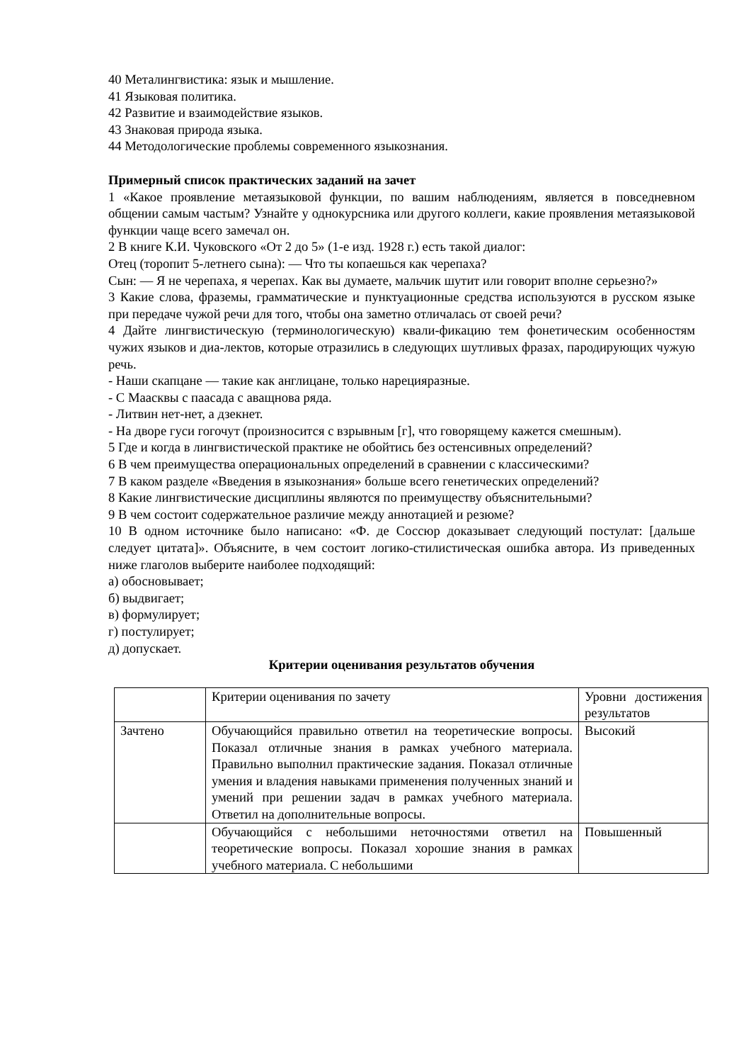40 Металингвистика: язык и мышление.
41 Языковая политика.
42 Развитие и взаимодействие языков.
43 Знаковая природа языка.
44 Методологические проблемы современного языкознания.
Примерный список практических заданий на зачет
1 «Какое проявление метаязыковой функции, по вашим наблюдениям, является в повседневном общении самым частым? Узнайте у однокурсника или другого коллеги, какие проявления метаязыковой функции чаще всего замечал он.
2 В книге К.И. Чуковского «От 2 до 5» (1-е изд. 1928 г.) есть такой диалог:
Отец (торопит 5-летнего сына): — Что ты копаешься как черепаха?
Сын: — Я не черепаха, я черепах. Как вы думаете, мальчик шутит или говорит вполне серьезно?»
3 Какие слова, фраземы, грамматические и пунктуационные средства используются в русском языке при передаче чужой речи для того, чтобы она заметно отличалась от своей речи?
4 Дайте лингвистическую (терминологическую) квали-фикацию тем фонетическим особенностям чужих языков и диа-лектов, которые отразились в следующих шутливых фразах, пародирующих чужую речь.
- Наши скапцане — такие как англицане, только нарецияразные.
- С Маасквы с паасада с аващнова ряда.
- Литвин нет-нет, а дзекнет.
- На дворе гуси гогочут (произносится с взрывным [г], что говорящему кажется смешным).
5 Где и когда в лингвистической практике не обойтись без остенсивных определений?
6 В чем преимущества операциональных определений в сравнении с классическими?
7 В каком разделе «Введения в языкознания» больше всего генетических определений?
8 Какие лингвистические дисциплины являются по преимуществу объяснительными?
9 В чем состоит содержательное различие между аннотацией и резюме?
10 В одном источнике было написано: «Ф. де Соссюр доказывает следующий постулат: [дальше следует цитата]». Объясните, в чем состоит логико-стилистическая ошибка автора. Из приведенных ниже глаголов выберите наиболее подходящий:
а) обосновывает;
б) выдвигает;
в) формулирует;
г) постулирует;
д) допускает.
Критерии оценивания результатов обучения
| | Критерии оценивания по зачету | Уровни достижения результатов |
| Зачтено | Обучающийся правильно ответил на теоретические вопросы. Показал отличные знания в рамках учебного материала. Правильно выполнил практические задания. Показал отличные умения и владения навыками применения полученных знаний и умений при решении задач в рамках учебного материала. Ответил на дополнительные вопросы. | Высокий |
| | Обучающийся с небольшими неточностями ответил на теоретические вопросы. Показал хорошие знания в рамках учебного материала. С небольшими | Повышенный |